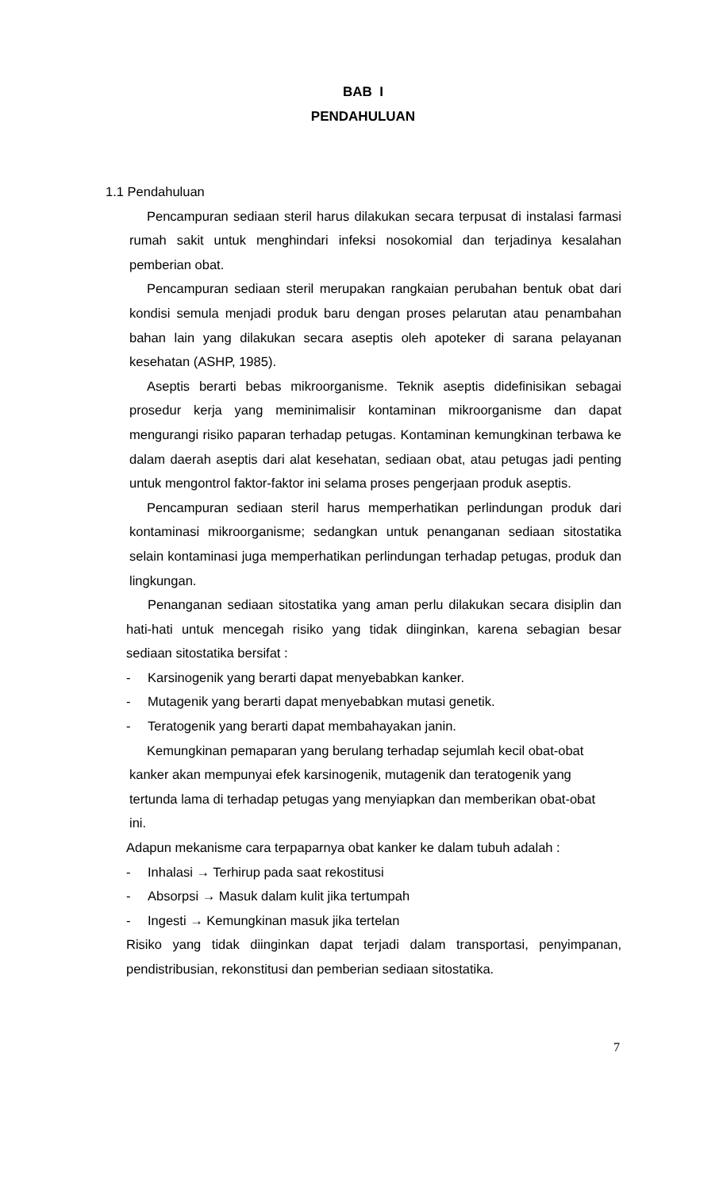BAB I
PENDAHULUAN
1.1 Pendahuluan
Pencampuran sediaan steril harus dilakukan secara terpusat di instalasi farmasi rumah sakit untuk menghindari infeksi nosokomial dan terjadinya kesalahan pemberian obat.
Pencampuran sediaan steril merupakan rangkaian perubahan bentuk obat dari kondisi semula menjadi produk baru dengan proses pelarutan atau penambahan bahan lain yang dilakukan secara aseptis oleh apoteker di sarana pelayanan kesehatan (ASHP, 1985).
Aseptis berarti bebas mikroorganisme. Teknik aseptis didefinisikan sebagai prosedur kerja yang meminimalisir kontaminan mikroorganisme dan dapat mengurangi risiko paparan terhadap petugas. Kontaminan kemungkinan terbawa ke dalam daerah aseptis dari alat kesehatan, sediaan obat, atau petugas jadi penting untuk mengontrol faktor-faktor ini selama proses pengerjaan produk aseptis.
Pencampuran sediaan steril harus memperhatikan perlindungan produk dari kontaminasi mikroorganisme; sedangkan untuk penanganan sediaan sitostatika selain kontaminasi juga memperhatikan perlindungan terhadap petugas, produk dan lingkungan.
Penanganan sediaan sitostatika yang aman perlu dilakukan secara disiplin dan hati-hati untuk mencegah risiko yang tidak diinginkan, karena sebagian besar sediaan sitostatika bersifat :
- Karsinogenik yang berarti dapat menyebabkan kanker.
- Mutagenik yang berarti dapat menyebabkan mutasi genetik.
- Teratogenik yang berarti dapat membahayakan janin.
Kemungkinan pemaparan yang berulang terhadap sejumlah kecil obat-obat kanker akan mempunyai efek karsinogenik, mutagenik dan teratogenik yang tertunda lama di terhadap petugas yang menyiapkan dan memberikan obat-obat ini.
Adapun mekanisme cara terpaparnya obat kanker ke dalam tubuh adalah :
- Inhalasi → Terhirup pada saat rekostitusi
- Absorpsi → Masuk dalam kulit jika tertumpah
- Ingesti → Kemungkinan masuk jika tertelan
Risiko yang tidak diinginkan dapat terjadi dalam transportasi, penyimpanan, pendistribusian, rekonstitusi dan pemberian sediaan sitostatika.
7